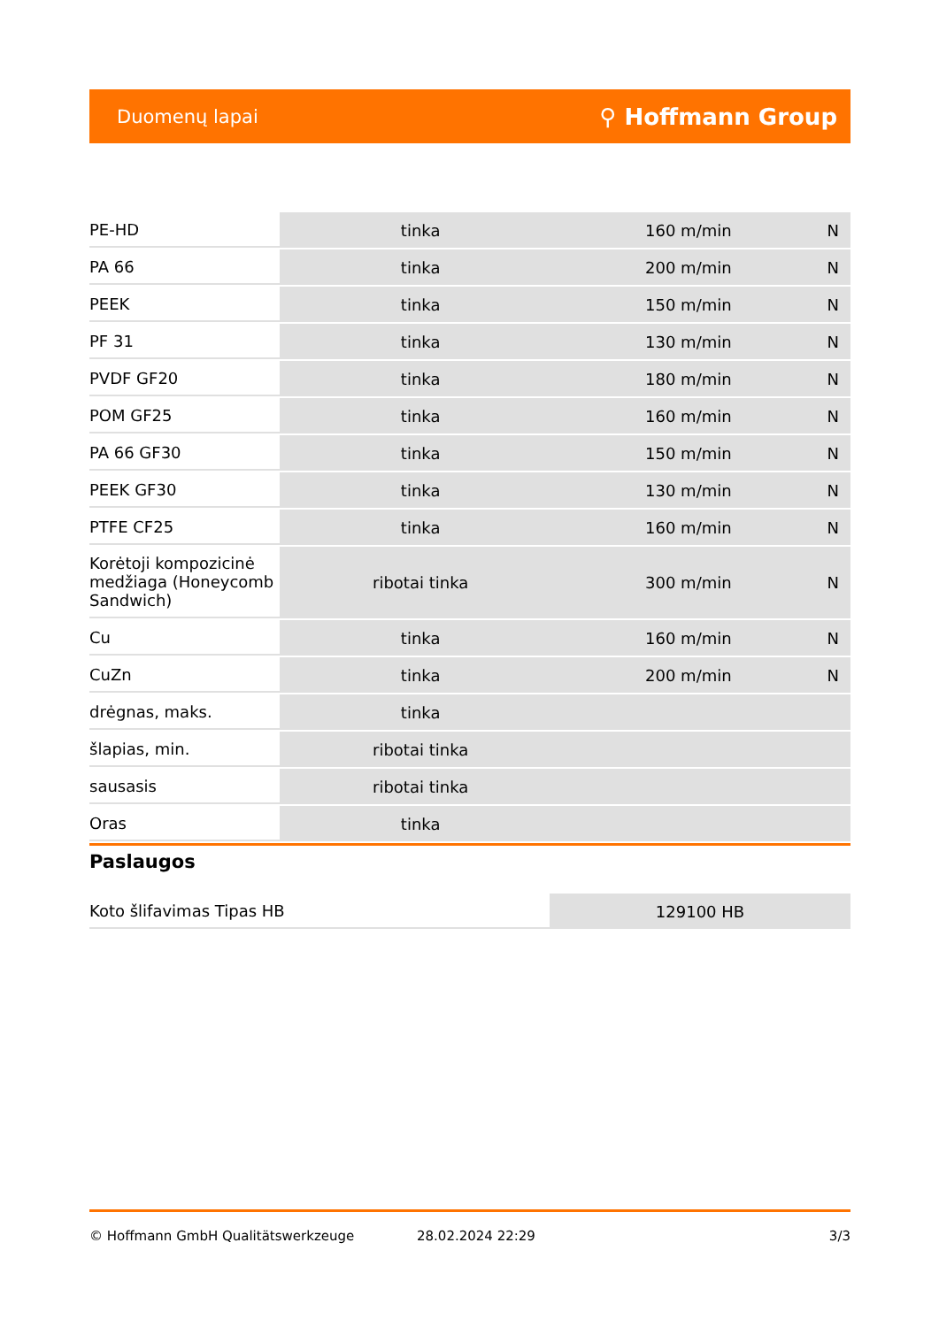Duomenų lapai ⚲ Hoffmann Group
| PE-HD | tinka | 160 m/min | N |
| PA 66 | tinka | 200 m/min | N |
| PEEK | tinka | 150 m/min | N |
| PF 31 | tinka | 130 m/min | N |
| PVDF GF20 | tinka | 180 m/min | N |
| POM GF25 | tinka | 160 m/min | N |
| PA 66 GF30 | tinka | 150 m/min | N |
| PEEK GF30 | tinka | 130 m/min | N |
| PTFE CF25 | tinka | 160 m/min | N |
| Korėtoji kompozicinė medžiaga (Honeycomb Sandwich) | ribotai tinka | 300 m/min | N |
| Cu | tinka | 160 m/min | N |
| CuZn | tinka | 200 m/min | N |
| drėgnas, maks. | tinka | | |
| šlapias, min. | ribotai tinka | | |
| sausasis | ribotai tinka | | |
| Oras | tinka | | |
Paslaugos
| Koto šlifavimas Tipas HB | 129100 HB |
© Hoffmann GmbH Qualitätswerkzeuge 28.02.2024 22:29 3/3